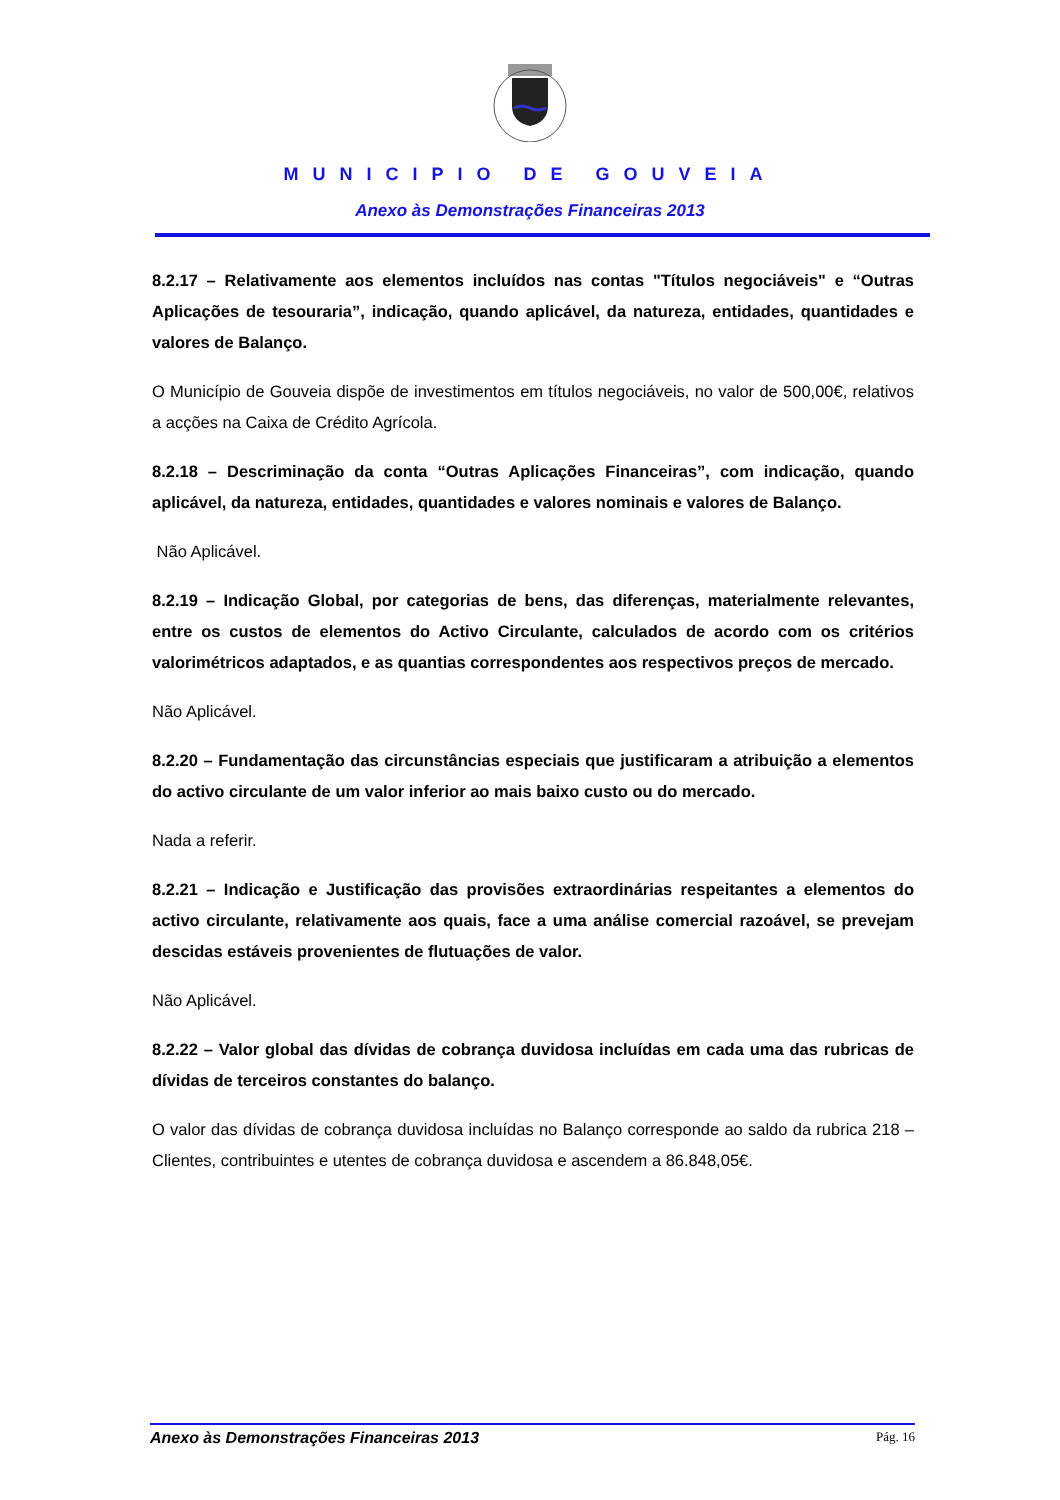MUNICIPIO DE GOUVEIA
Anexo às Demonstrações Financeiras 2013
8.2.17 – Relativamente aos elementos incluídos nas contas "Títulos negociáveis" e “Outras Aplicações de tesouraria”, indicação, quando aplicável, da natureza, entidades, quantidades e valores de Balanço.
O Município de Gouveia dispõe de investimentos em títulos negociáveis, no valor de 500,00€, relativos a acções na Caixa de Crédito Agrícola.
8.2.18 – Descriminação da conta “Outras Aplicações Financeiras”, com indicação, quando aplicável, da natureza, entidades, quantidades e valores nominais e valores de Balanço.
Não Aplicável.
8.2.19 – Indicação Global, por categorias de bens, das diferenças, materialmente relevantes, entre os custos de elementos do Activo Circulante, calculados de acordo com os critérios valorimétricos adaptados, e as quantias correspondentes aos respectivos preços de mercado.
Não Aplicável.
8.2.20 – Fundamentação das circunstâncias especiais que justificaram a atribuição a elementos do activo circulante de um valor inferior ao mais baixo custo ou do mercado.
Nada a referir.
8.2.21 – Indicação e Justificação das provisões extraordinárias respeitantes a elementos do activo circulante, relativamente aos quais, face a uma análise comercial razoável, se prevejam descidas estáveis provenientes de flutuações de valor.
Não Aplicável.
8.2.22 – Valor global das dívidas de cobrança duvidosa incluídas em cada uma das rubricas de dívidas de terceiros constantes do balanço.
O valor das dívidas de cobrança duvidosa incluídas no Balanço corresponde ao saldo da rubrica 218 – Clientes, contribuintes e utentes de cobrança duvidosa e ascendem a 86.848,05€.
Anexo às Demonstrações Financeiras 2013 Pág. 16